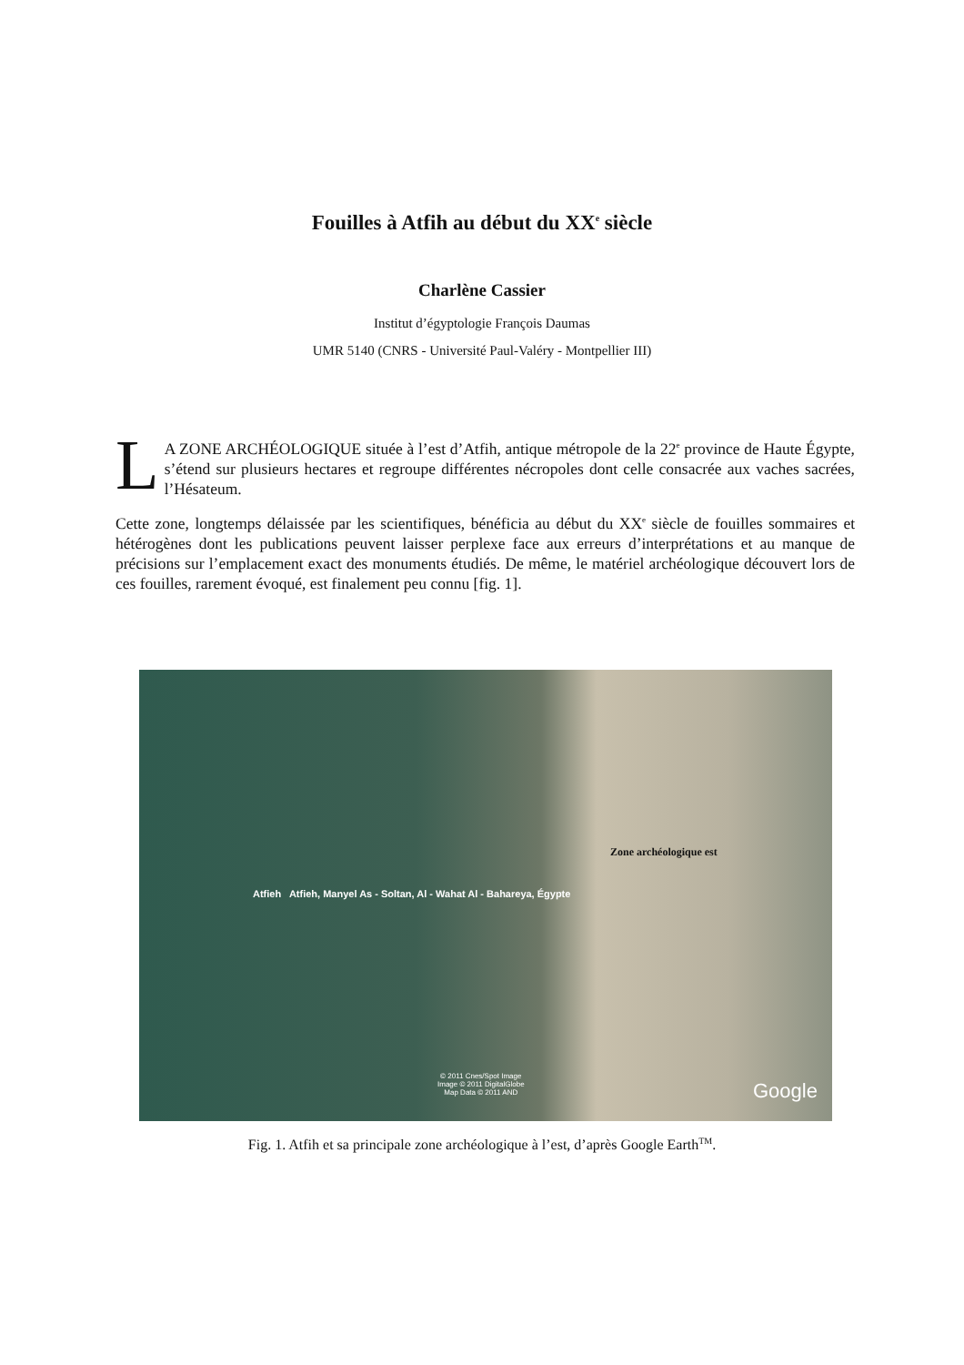Fouilles à Atfih au début du XX<sup>e</sup> siècle
Charlène Cassier
Institut d’égyptologie François Daumas
UMR 5140 (CNRS - Université Paul-Valéry - Montpellier III)
LA ZONE ARCHÉOLOGIQUE située à l’est d’Atfih, antique métropole de la 22<sup>e</sup> province de Haute Égypte, s’étend sur plusieurs hectares et regroupe différentes nécropoles dont celle consacrée aux vaches sacrées, l’Hésateum.
Cette zone, longtemps délaissée par les scientifiques, bénéficia au début du XX<sup>e</sup> siècle de fouilles sommaires et hétérogènes dont les publications peuvent laisser perplexe face aux erreurs d’interprétations et au manque de précisions sur l’emplacement exact des monuments étudiés. De même, le matériel archéologique découvert lors de ces fouilles, rarement évoqué, est finalement peu connu [fig. 1].
Zone archéologique est
Atfieh Atfieh, Manyel As - Soltan, Al - Wahat Al - Bahareya, Égypte
© 2011 Cnes/Spot Image
Image © 2011 DigitalGlobe
Map Data © 2011 AND
Google
Fig. 1. Atfih et sa principale zone archéologique à l’est, d’après Google Earth<sup>TM</sup>.